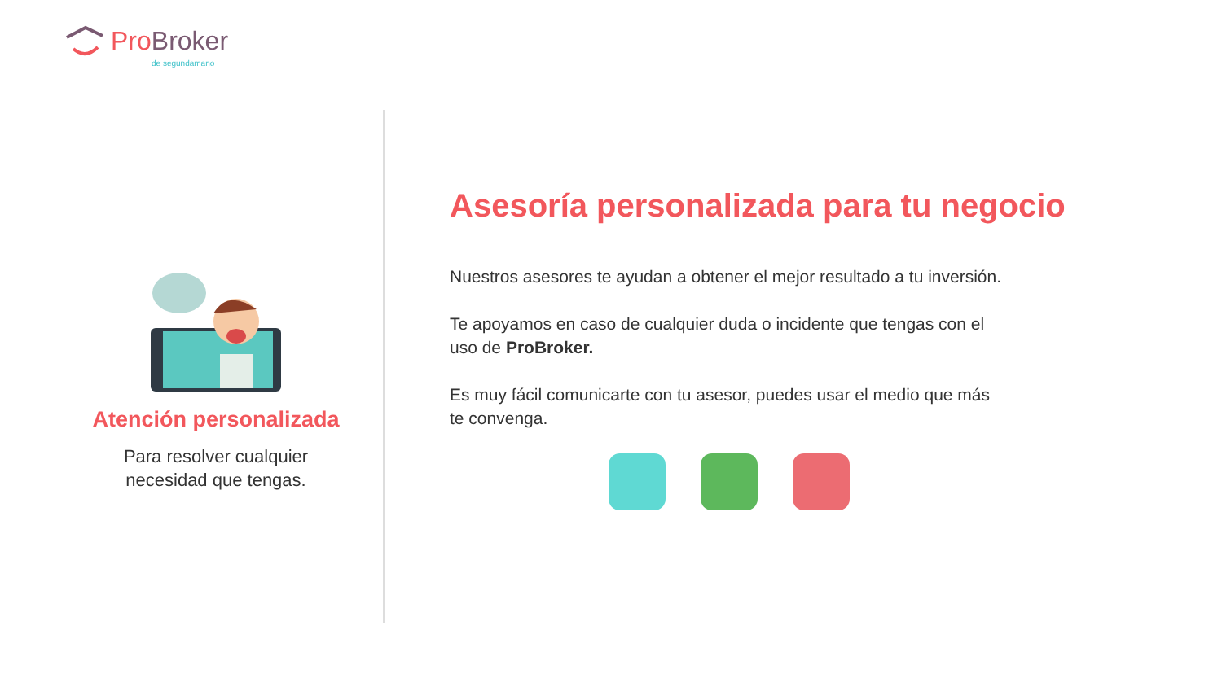ProBroker
de segundamano
Atención personalizada
Para resolver cualquier necesidad que tengas.
Asesoría personalizada para tu negocio
Nuestros asesores te ayudan a obtener el mejor resultado a tu inversión.
Te apoyamos en caso de cualquier duda o incidente que tengas con el uso de ProBroker.
Es muy fácil comunicarte con tu asesor, puedes usar el medio que más te convenga.